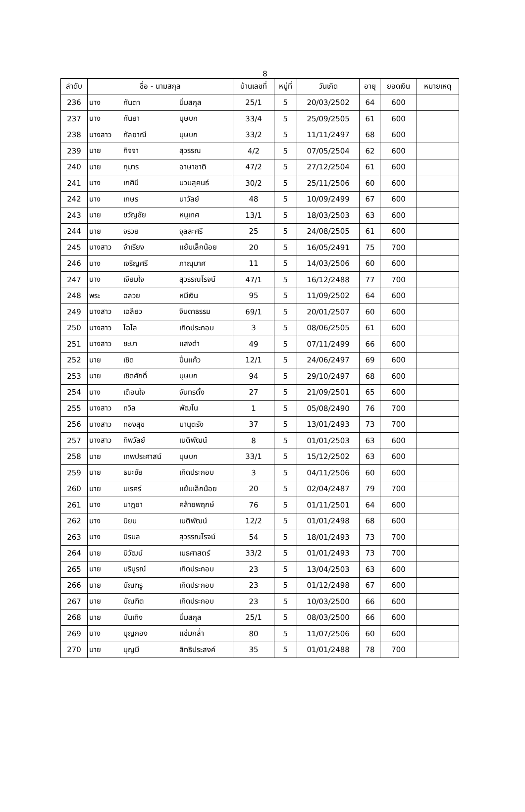8
| ลำดับ | ชื่อ - นามสกุล | | | บ้านเลขที่ | หมู่ที่ | วันเกิด | อายุ | ยอดเงิน | หมายเหตุ |
| --- | --- | --- | --- | --- | --- | --- | --- | --- | --- |
| 236 | นาง | กันตา | นิ่มสกุล | 25/1 | 5 | 20/03/2502 | 64 | 600 | |
| 237 | นาง | กันยา | บุษบก | 33/4 | 5 | 25/09/2505 | 61 | 600 | |
| 238 | นางสาว | กัลยาณี | บุษบก | 33/2 | 5 | 11/11/2497 | 68 | 600 | |
| 239 | นาย | กิจจา | สุวรรณ | 4/2 | 5 | 07/05/2504 | 62 | 600 | |
| 240 | นาย | กุมาร | อาษาชาติ | 47/2 | 5 | 27/12/2504 | 61 | 600 | |
| 241 | นาง | เกศินี | นวมสุคนธ์ | 30/2 | 5 | 25/11/2506 | 60 | 600 | |
| 242 | นาง | เกษร | นาวัลย์ | 48 | 5 | 10/09/2499 | 67 | 600 | |
| 243 | นาย | ขวัญชัย | หนูเทศ | 13/1 | 5 | 18/03/2503 | 63 | 600 | |
| 244 | นาย | จรวย | จุลละศรี | 25 | 5 | 24/08/2505 | 61 | 600 | |
| 245 | นางสาว | จำเรียง | แย้มเล็กน้อย | 20 | 5 | 16/05/2491 | 75 | 700 | |
| 246 | นาง | เจริญศรี | ภาณุมาศ | 11 | 5 | 14/03/2506 | 60 | 600 | |
| 247 | นาง | เจียมใจ | สุวรรณโรจน์ | 47/1 | 5 | 16/12/2488 | 77 | 700 | |
| 248 | พระ | ฉลวย | หมีเงิน | 95 | 5 | 11/09/2502 | 64 | 600 | |
| 249 | นางสาว | เฉลียว | จินดาธรรม | 69/1 | 5 | 20/01/2507 | 60 | 600 | |
| 250 | นางสาว | ไฉไล | เกิดประกอบ | 3 | 5 | 08/06/2505 | 61 | 600 | |
| 251 | นางสาว | ชะบา | แสงดำ | 49 | 5 | 07/11/2499 | 66 | 600 | |
| 252 | นาย | เชิด | ปิ่นแก้ว | 12/1 | 5 | 24/06/2497 | 69 | 600 | |
| 253 | นาย | เชิดศักดิ์ | บุษบก | 94 | 5 | 29/10/2497 | 68 | 600 | |
| 254 | นาง | เตือนใจ | จันทรตั้ง | 27 | 5 | 21/09/2501 | 65 | 600 | |
| 255 | นางสาว | ถวิล | พัฒโน | 1 | 5 | 05/08/2490 | 76 | 700 | |
| 256 | นางสาว | ทองสุข | มานุตรัง | 37 | 5 | 13/01/2493 | 73 | 700 | |
| 257 | นางสาว | ทิพวัลย์ | เนติพัฒน์ | 8 | 5 | 01/01/2503 | 63 | 600 | |
| 258 | นาย | เทพประศาสน์ | บุษบก | 33/1 | 5 | 15/12/2502 | 63 | 600 | |
| 259 | นาย | ธนะชัย | เกิดประกอบ | 3 | 5 | 04/11/2506 | 60 | 600 | |
| 260 | นาย | นเรศร์ | แย้มเล็กน้อย | 20 | 5 | 02/04/2487 | 79 | 700 | |
| 261 | นาง | นาฎยา | คล้ายพฤกษ์ | 76 | 5 | 01/11/2501 | 64 | 600 | |
| 262 | นาง | นิยม | เนติพัฒน์ | 12/2 | 5 | 01/01/2498 | 68 | 600 | |
| 263 | นาง | นิรมล | สุวรรณโรจน์ | 54 | 5 | 18/01/2493 | 73 | 700 | |
| 264 | นาย | นิวัฒน์ | เมธศาสตร์ | 33/2 | 5 | 01/01/2493 | 73 | 700 | |
| 265 | นาย | บริบูรณ์ | เกิดประกอบ | 23 | 5 | 13/04/2503 | 63 | 600 | |
| 266 | นาย | บัณฑรู | เกิดประกอบ | 23 | 5 | 01/12/2498 | 67 | 600 | |
| 267 | นาย | บัณฑิต | เกิดประกอบ | 23 | 5 | 10/03/2500 | 66 | 600 | |
| 268 | นาย | บันเทิง | นิ่มสกุล | 25/1 | 5 | 08/03/2500 | 66 | 600 | |
| 269 | นาง | บุญกอง | แช่มกล่ำ | 80 | 5 | 11/07/2506 | 60 | 600 | |
| 270 | นาย | บุญมี | สิทธิประสงค์ | 35 | 5 | 01/01/2488 | 78 | 700 | |